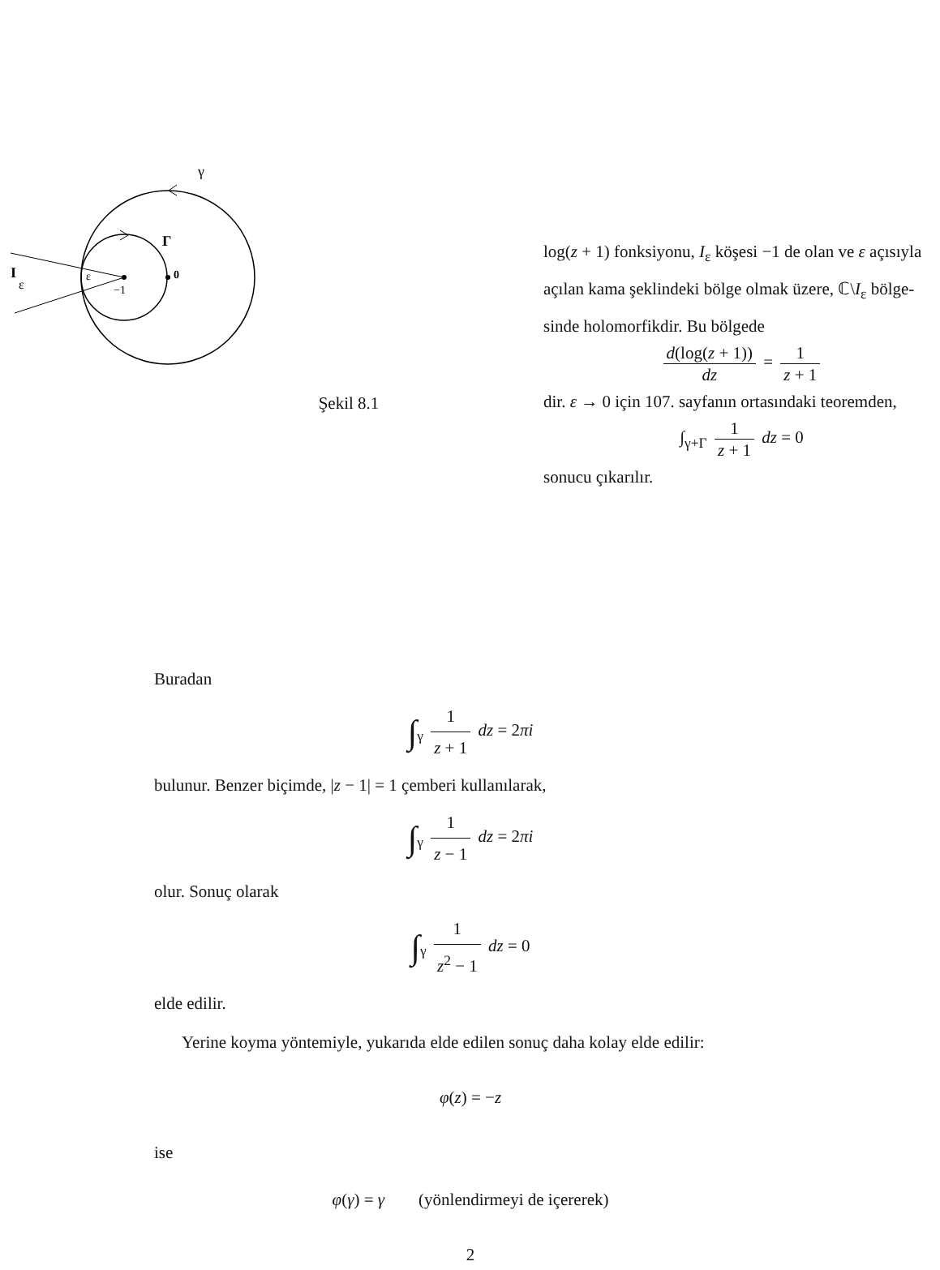γ
Γ
I
ε
ε
−1
0
Şekil 8.1
log(z + 1) fonksiyonu, I<sub>ε</sub> köşesi −1 de olan ve ε açısıyla açılan kama şeklindeki bölge olmak üzere, ℂ\I<sub>ε</sub> bölge­sinde holomorfikdir. Bu bölgede
d(log(z + 1)) dz = 1 z + 1
dir. ε → 0 için 107. sayfanın ortasındaki teoremden,
∫<sub>γ+Γ</sub> 1 z + 1 dz = 0
sonucu çıkarılır.
Buradan
∫<sub>γ</sub> 1 z + 1 dz = 2πi
bulunur. Benzer biçimde, |z − 1| = 1 çemberi kullanılarak,
∫<sub>γ</sub> 1 z − 1 dz = 2πi
olur. Sonuç olarak
∫<sub>γ</sub> 1 z<sup>2</sup> − 1 dz = 0
elde edilir.
Yerine koyma yöntemiyle, yukarıda elde edilen sonuç daha kolay elde edilir:
φ(z) = −z
ise
φ(γ) = γ (yönlendirmeyi de içererek)
2